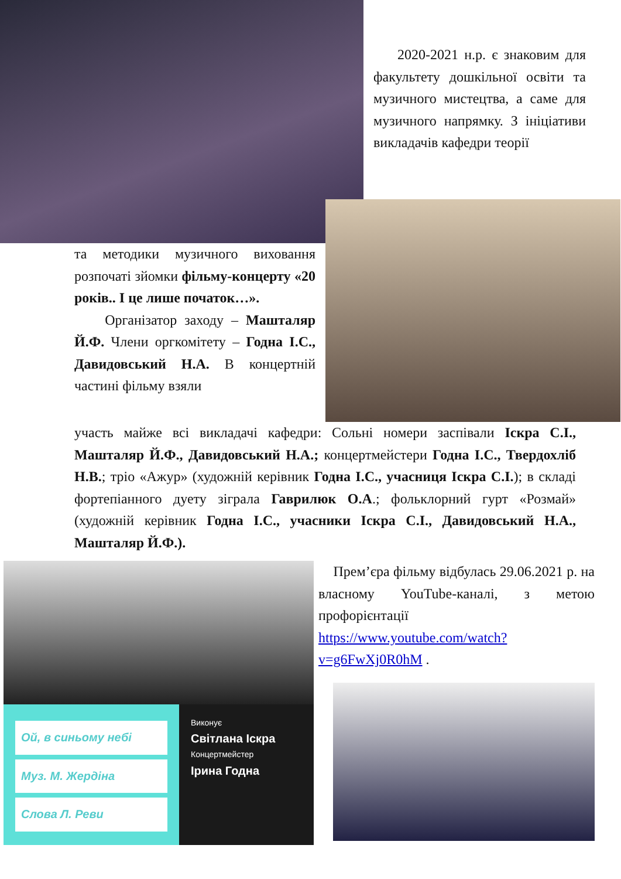2020-2021 н.р. є знаковим для факультету дошкільної освіти та музичного мистецтва, а саме для музичного напрямку. З ініціативи викладачів кафедри теорії
та методики музичного виховання розпочаті зйомки фільму-концерту «20 років.. І це лише початок…».
Організатор заходу – Машталяр Й.Ф. Члени оргкомітету – Годна І.С., Давидовський Н.А. В концертній частині фільму взяли
участь майже всі викладачі кафедри: Сольні номери заспівали Іскра С.І., Машталяр Й.Ф., Давидовський Н.А.; концертмейстери Годна І.С., Твердохліб Н.В.; тріо «Ажур» (художній керівник Годна І.С., учасниця Іскра С.І.); в складі фортепіанного дуету зіграла Гаврилюк О.А.; фольклорний гурт «Розмай» (художній керівник Годна І.С., учасники Іскра С.І., Давидовський Н.А., Машталяр Й.Ф.).
Ой, в синьому небі
Муз. М. Жердіна
Слова Л. Реви
Виконує
Світлана Іскра
Концертмейстер
Ірина Годна
Прем’єра фільму відбулась 29.06.2021 р. на власному YouTube-каналі, з метою профорієнтації https://www.youtube.com/watch?v=g6FwXj0R0hM .